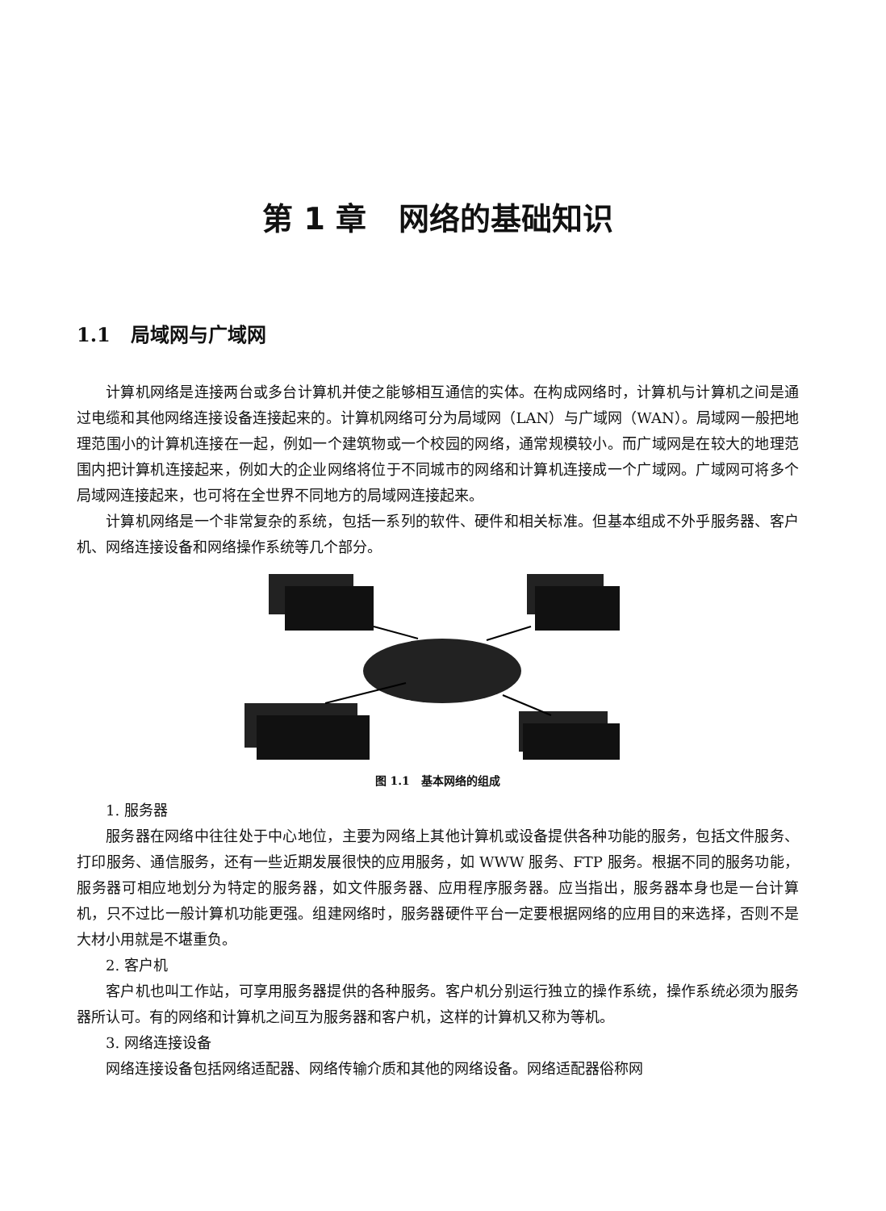第 1 章 网络的基础知识
1.1 局域网与广域网
计算机网络是连接两台或多台计算机并使之能够相互通信的实体。在构成网络时，计算机与计算机之间是通过电缆和其他网络连接设备连接起来的。计算机网络可分为局域网（LAN）与广域网（WAN）。局域网一般把地理范围小的计算机连接在一起，例如一个建筑物或一个校园的网络，通常规模较小。而广域网是在较大的地理范围内把计算机连接起来，例如大的企业网络将位于不同城市的网络和计算机连接成一个广域网。广域网可将多个局域网连接起来，也可将在全世界不同地方的局域网连接起来。
计算机网络是一个非常复杂的系统，包括一系列的软件、硬件和相关标准。但基本组成不外乎服务器、客户机、网络连接设备和网络操作系统等几个部分。
图 1.1 基本网络的组成
1. 服务器
服务器在网络中往往处于中心地位，主要为网络上其他计算机或设备提供各种功能的服务，包括文件服务、打印服务、通信服务，还有一些近期发展很快的应用服务，如 WWW 服务、FTP 服务。根据不同的服务功能，服务器可相应地划分为特定的服务器，如文件服务器、应用程序服务器。应当指出，服务器本身也是一台计算机，只不过比一般计算机功能更强。组建网络时，服务器硬件平台一定要根据网络的应用目的来选择，否则不是大材小用就是不堪重负。
2. 客户机
客户机也叫工作站，可享用服务器提供的各种服务。客户机分别运行独立的操作系统，操作系统必须为服务器所认可。有的网络和计算机之间互为服务器和客户机，这样的计算机又称为等机。
3. 网络连接设备
网络连接设备包括网络适配器、网络传输介质和其他的网络设备。网络适配器俗称网